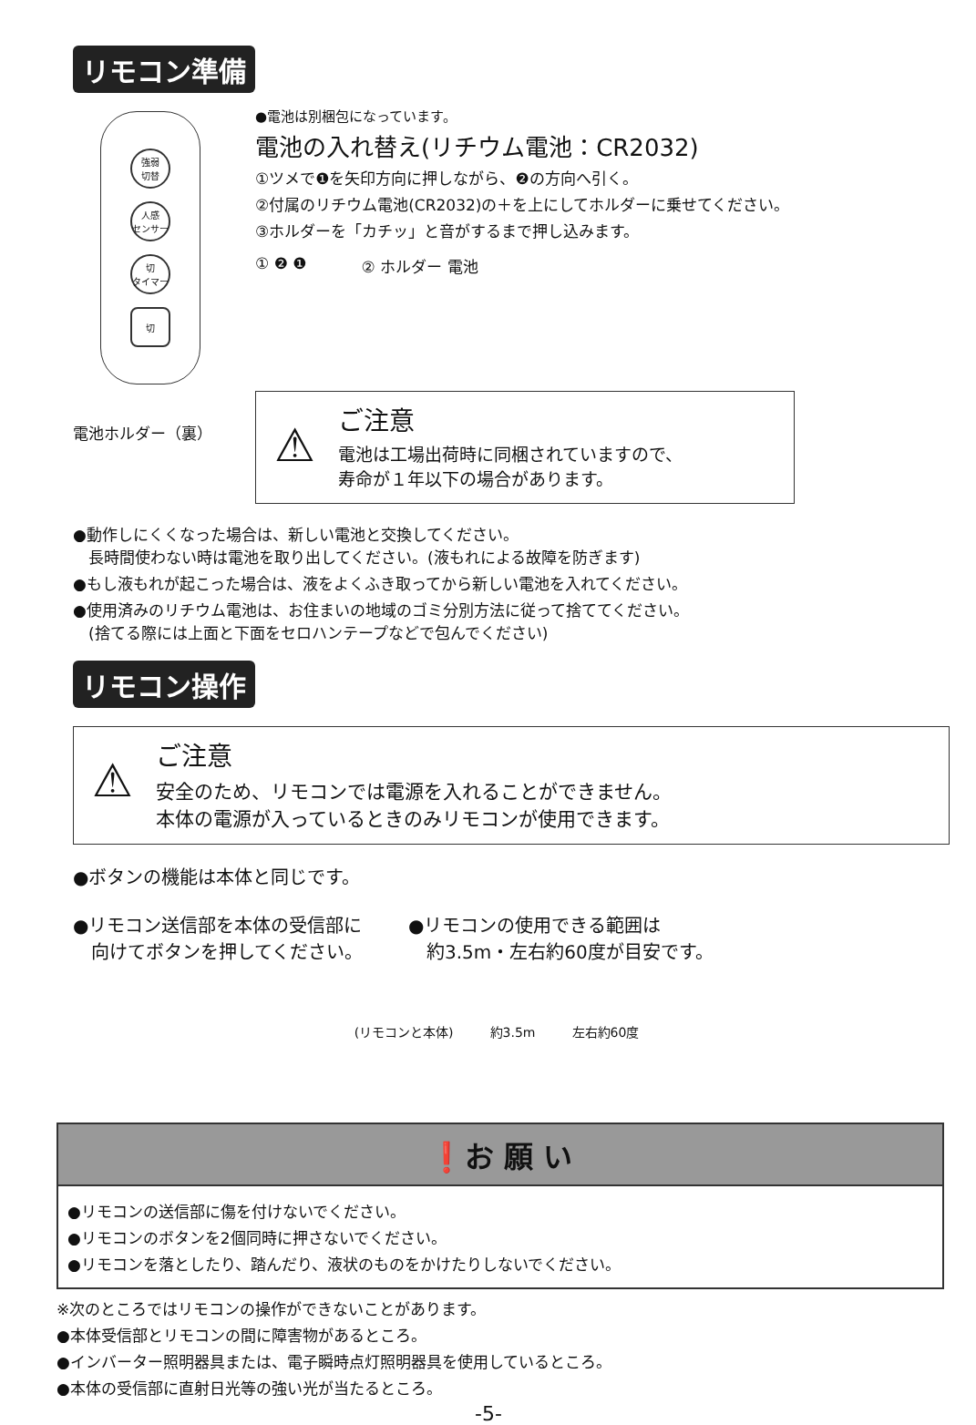リモコン準備
強弱
切替
人感
センサー
切
タイマー
切
電池ホルダー（裏）
●電池は別梱包になっています。
電池の入れ替え(リチウム電池：CR2032)
①ツメで❶を矢印方向に押しながら、❷の方向へ引く。
②付属のリチウム電池(CR2032)の＋を上にしてホルダーに乗せてください。
③ホルダーを「カチッ」と音がするまで押し込みます。
① ❷ ❶ ② ホルダー 電池
⚠
ご注意
電池は工場出荷時に同梱されていますので、
寿命が１年以下の場合があります。
●動作しにくくなった場合は、新しい電池と交換してください。
　長時間使わない時は電池を取り出してください。(液もれによる故障を防ぎます)
●もし液もれが起こった場合は、液をよくふき取ってから新しい電池を入れてください。
●使用済みのリチウム電池は、お住まいの地域のゴミ分別方法に従って捨ててください。
　(捨てる際には上面と下面をセロハンテープなどで包んでください)
リモコン操作
⚠
ご注意
安全のため、リモコンでは電源を入れることができません。
本体の電源が入っているときのみリモコンが使用できます。
●ボタンの機能は本体と同じです。
●リモコン送信部を本体の受信部に
　向けてボタンを押してください。
●リモコンの使用できる範囲は
　約3.5m・左右約60度が目安です。
(リモコンと本体) 約3.5m 左右約60度
❗お 願 い
●リモコンの送信部に傷を付けないでください。
●リモコンのボタンを2個同時に押さないでください。
●リモコンを落としたり、踏んだり、液状のものをかけたりしないでください。
※次のところではリモコンの操作ができないことがあります。
●本体受信部とリモコンの間に障害物があるところ。
●インバーター照明器具または、電子瞬時点灯照明器具を使用しているところ。
●本体の受信部に直射日光等の強い光が当たるところ。
-5-